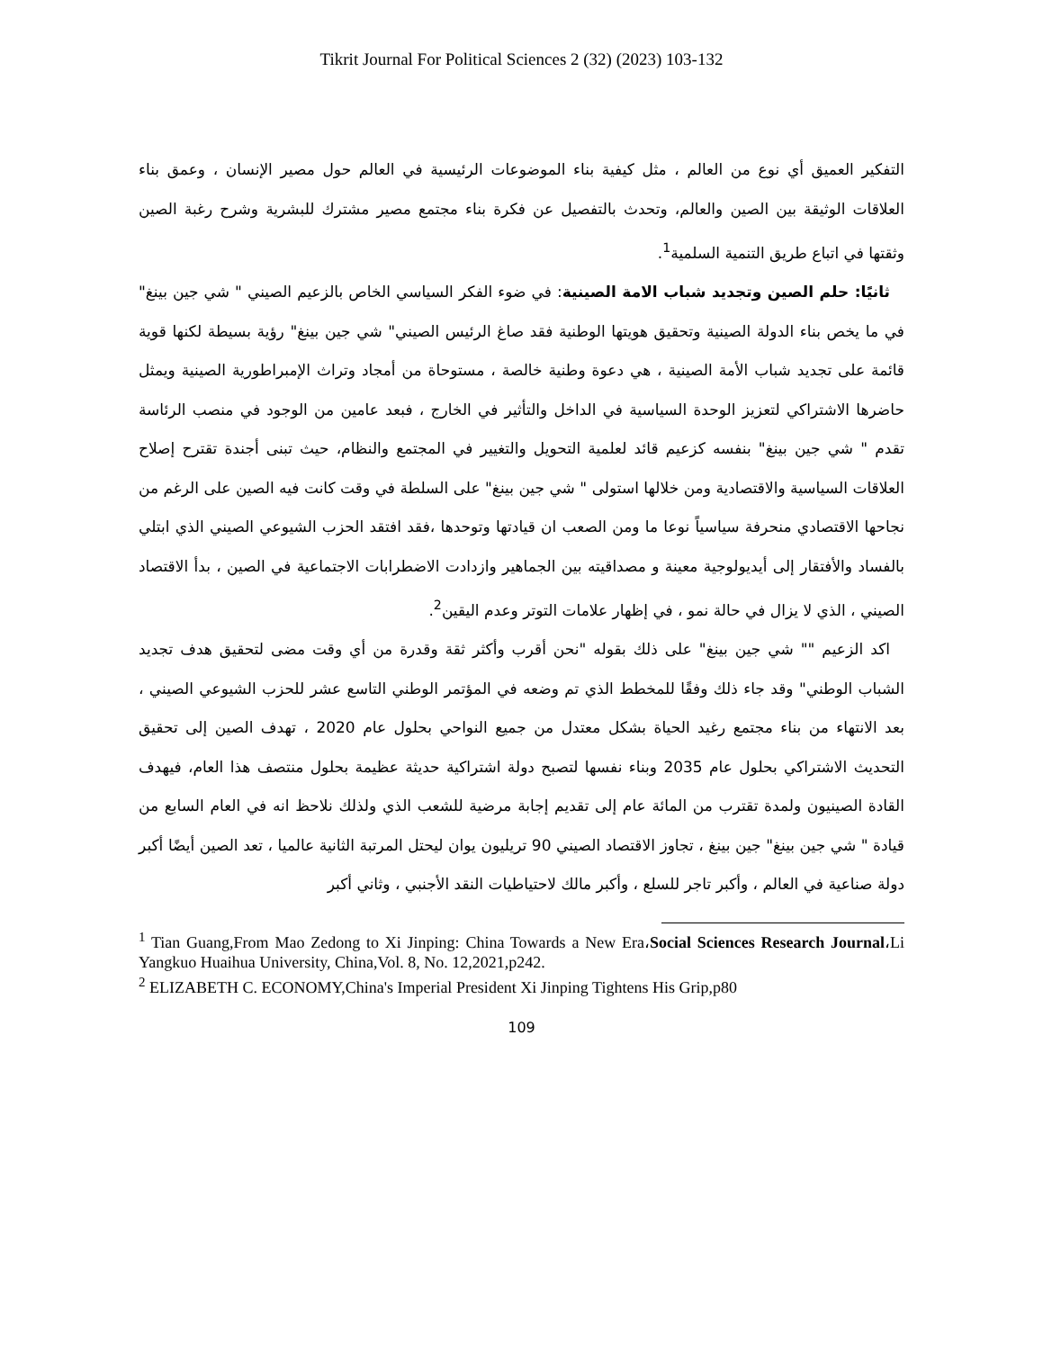Tikrit Journal For Political Sciences 2 (32) (2023) 103-132
التفكير العميق أي نوع من العالم ، مثل كيفية بناء الموضوعات الرئيسية في العالم حول مصير الإنسان ، وعمق بناء العلاقات الوثيقة بين الصين والعالم، وتحدث بالتفصيل عن فكرة بناء مجتمع مصير مشترك للبشرية وشرح رغبة الصين وثقتها في اتباع طريق التنمية السلمية<sup>1</sup>.
ثانيًا: حلم الصين وتجديد شباب الامة الصينية: في ضوء الفكر السياسي الخاص بالزعيم الصيني " شي جين بينغ" في ما يخص بناء الدولة الصينية وتحقيق هويتها الوطنية فقد صاغ الرئيس الصيني" شي جين بينغ" رؤية بسيطة لكنها قوية قائمة على تجديد شباب الأمة الصينية ، هي دعوة وطنية خالصة ، مستوحاة من أمجاد وتراث الإمبراطورية الصينية ويمثل حاضرها الاشتراكي لتعزيز الوحدة السياسية في الداخل والتأثير في الخارج ، فبعد عامين من الوجود في منصب الرئاسة تقدم " شي جين بينغ" بنفسه كزعيم قائد لعلمية التحويل والتغيير في المجتمع والنظام، حيث تبنى أجندة تقترح إصلاح العلاقات السياسية والاقتصادية ومن خلالها استولى " شي جين بينغ" على السلطة في وقت كانت فيه الصين على الرغم من نجاحها الاقتصادي منحرفة سياسياً نوعا ما ومن الصعب ان قيادتها وتوحدها ،فقد افتقد الحزب الشيوعي الصيني الذي ابتلي بالفساد والأفتقار إلى أيديولوجية معينة و مصداقيته بين الجماهير وازدادت الاضطرابات الاجتماعية في الصين ، بدأ الاقتصاد الصيني ، الذي لا يزال في حالة نمو ، في إظهار علامات التوتر وعدم اليقين<sup>2</sup>.
اكد الزعيم "" شي جين بينغ" على ذلك بقوله "نحن أقرب وأكثر ثقة وقدرة من أي وقت مضى لتحقيق هدف تجديد الشباب الوطني" وقد جاء ذلك وفقًا للمخطط الذي تم وضعه في المؤتمر الوطني التاسع عشر للحزب الشيوعي الصيني ، بعد الانتهاء من بناء مجتمع رغيد الحياة بشكل معتدل من جميع النواحي بحلول عام 2020 ، تهدف الصين إلى تحقيق التحديث الاشتراكي بحلول عام 2035 وبناء نفسها لتصبح دولة اشتراكية حديثة عظيمة بحلول منتصف هذا العام، فيهدف القادة الصينيون ولمدة تقترب من المائة عام إلى تقديم إجابة مرضية للشعب الذي ولذلك نلاحظ انه في العام السابع من قيادة " شي جين بينغ" جين بينغ ، تجاوز الاقتصاد الصيني 90 تريليون يوان ليحتل المرتبة الثانية عالميا ، تعد الصين أيضًا أكبر دولة صناعية في العالم ، وأكبر تاجر للسلع ، وأكبر مالك لاحتياطيات النقد الأجنبي ، وثاني أكبر
<sup>1</sup> Tian Guang,From Mao Zedong to Xi Jinping: China Towards a New Era،Social Sciences Research Journal،Li Yangkuo Huaihua University, China,Vol. 8, No. 12,2021,p242.
<sup>2</sup> ELIZABETH C. ECONOMY,China's Imperial President Xi Jinping Tightens His Grip,p80
109